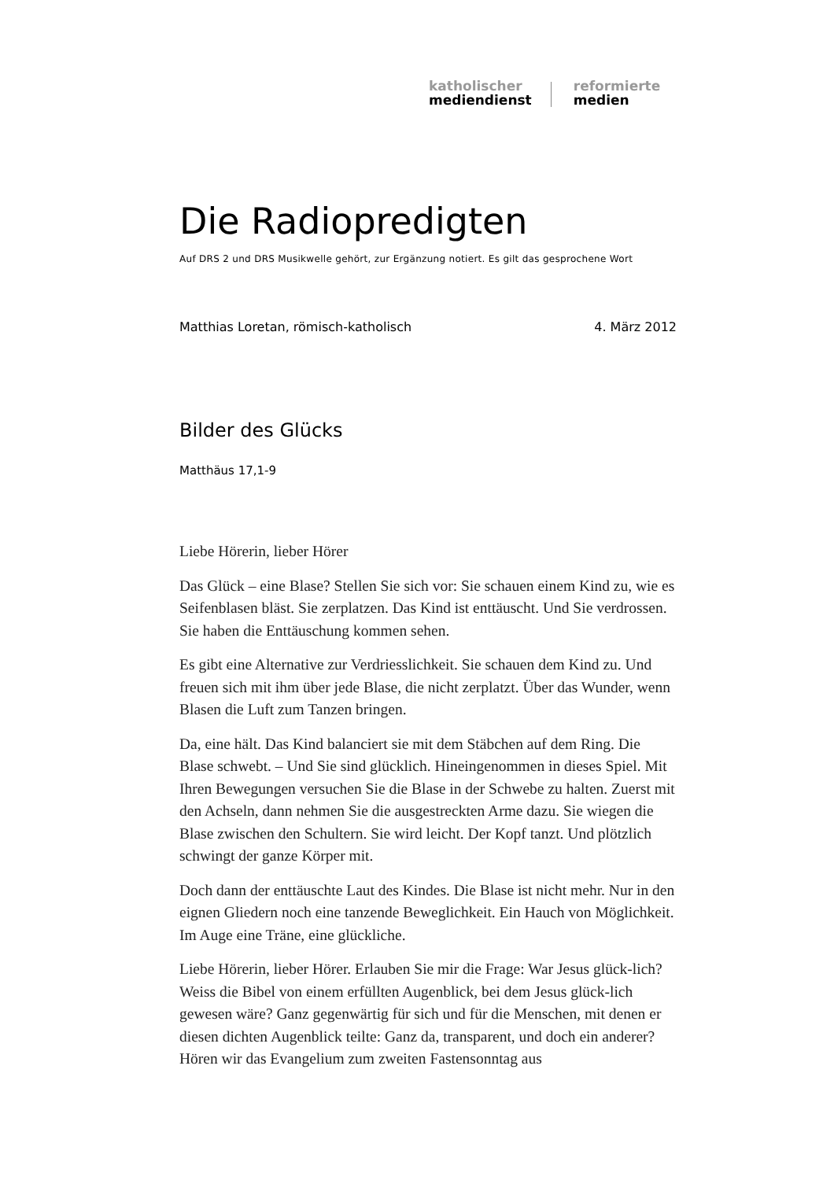katholischer
mediendienst
reformierte
medien
Die Radiopredigten
Auf DRS 2 und DRS Musikwelle gehört, zur Ergänzung notiert. Es gilt das gesprochene Wort
Matthias Loretan, römisch-katholisch 4. März 2012
Bilder des Glücks
Matthäus 17,1-9
Liebe Hörerin, lieber Hörer
Das Glück – eine Blase? Stellen Sie sich vor: Sie schauen einem Kind zu, wie es Seifenblasen bläst. Sie zerplatzen. Das Kind ist enttäuscht. Und Sie verdrossen. Sie haben die Enttäuschung kommen sehen.
Es gibt eine Alternative zur Verdriesslichkeit. Sie schauen dem Kind zu. Und freuen sich mit ihm über jede Blase, die nicht zerplatzt. Über das Wunder, wenn Blasen die Luft zum Tanzen bringen.
Da, eine hält. Das Kind balanciert sie mit dem Stäbchen auf dem Ring. Die Blase schwebt. – Und Sie sind glücklich. Hineingenommen in dieses Spiel. Mit Ihren Bewegungen versuchen Sie die Blase in der Schwebe zu halten. Zuerst mit den Achseln, dann nehmen Sie die ausgestreckten Arme dazu. Sie wiegen die Blase zwischen den Schultern. Sie wird leicht. Der Kopf tanzt. Und plötzlich schwingt der ganze Körper mit.
Doch dann der enttäuschte Laut des Kindes. Die Blase ist nicht mehr. Nur in den eignen Gliedern noch eine tanzende Beweglichkeit. Ein Hauch von Möglichkeit. Im Auge eine Träne, eine glückliche.
Liebe Hörerin, lieber Hörer. Erlauben Sie mir die Frage: War Jesus glück-lich? Weiss die Bibel von einem erfüllten Augenblick, bei dem Jesus glück-lich gewesen wäre? Ganz gegenwärtig für sich und für die Menschen, mit denen er diesen dichten Augenblick teilte: Ganz da, transparent, und doch ein anderer? Hören wir das Evangelium zum zweiten Fastensonntag aus